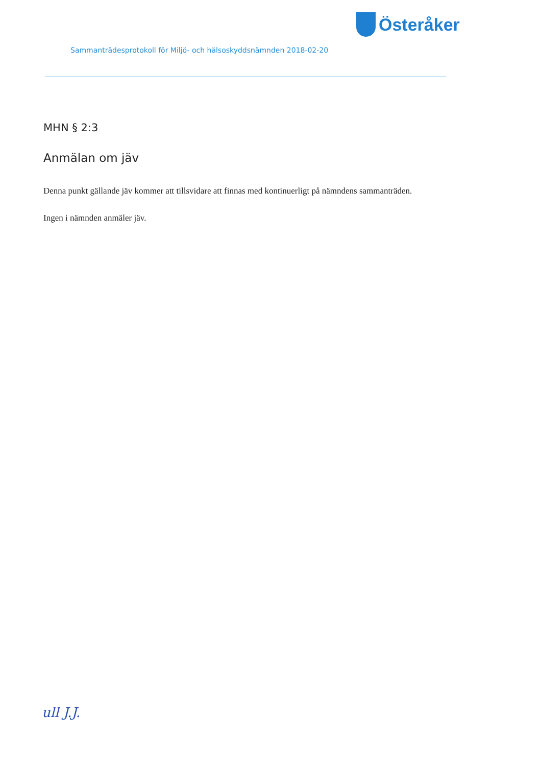Österåker
Sammanträdesprotokoll för Miljö- och hälsoskyddsnämnden 2018-02-20
MHN § 2:3
Anmälan om jäv
Denna punkt gällande jäv kommer att tillsvidare att finnas med kontinuerligt på nämndens sammanträden.
Ingen i nämnden anmäler jäv.
ull J.J.